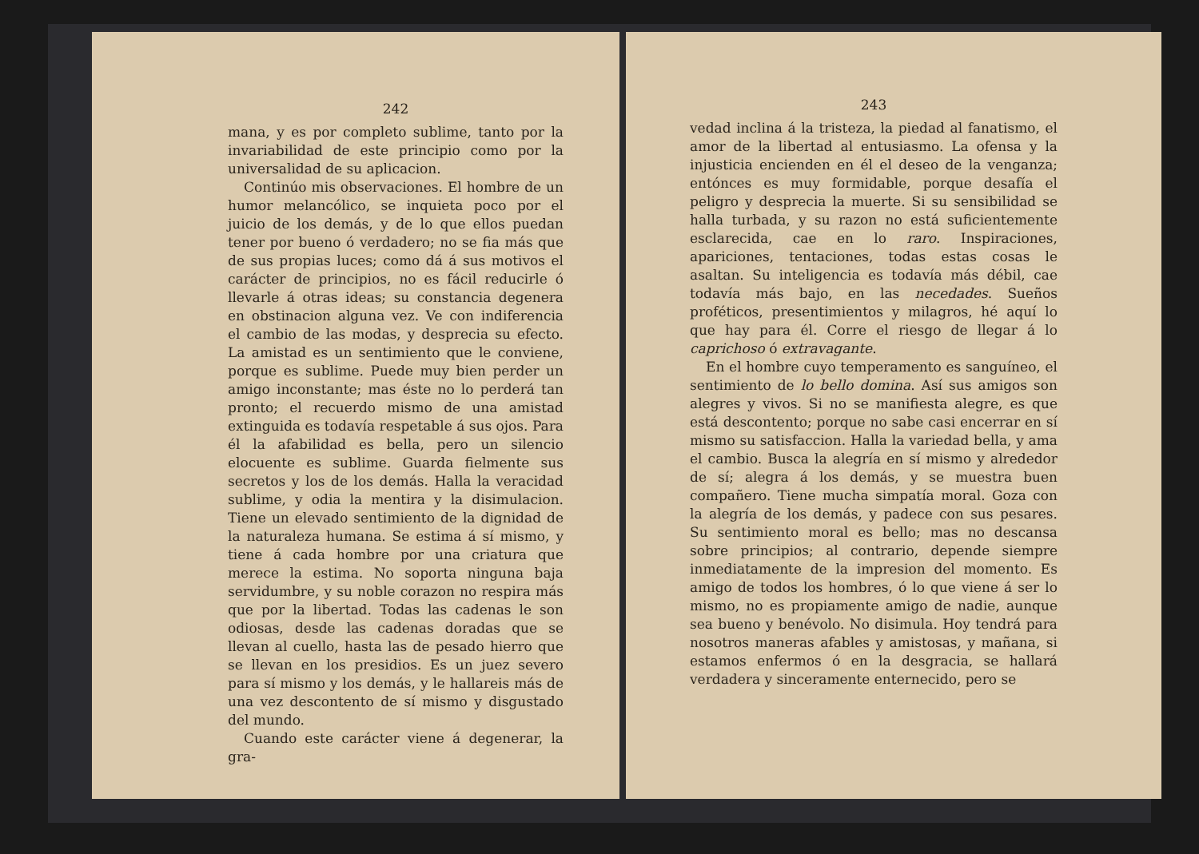242
mana, y es por completo sublime, tanto por la invariabilidad de este principio como por la universalidad de su aplicacion.
Continúo mis observaciones. El hombre de un humor melancólico, se inquieta poco por el juicio de los demás, y de lo que ellos puedan tener por bueno ó verdadero; no se fia más que de sus propias luces; como dá á sus motivos el carácter de principios, no es fácil reducirle ó llevarle á otras ideas; su constancia degenera en obstinacion alguna vez. Ve con indiferencia el cambio de las modas, y desprecia su efecto. La amistad es un sentimiento que le conviene, porque es sublime. Puede muy bien perder un amigo inconstante; mas éste no lo perderá tan pronto; el recuerdo mismo de una amistad extinguida es todavía respetable á sus ojos. Para él la afabilidad es bella, pero un silencio elocuente es sublime. Guarda fielmente sus secretos y los de los demás. Halla la veracidad sublime, y odia la mentira y la disimulacion. Tiene un elevado sentimiento de la dignidad de la naturaleza humana. Se estima á sí mismo, y tiene á cada hombre por una criatura que merece la estima. No soporta ninguna baja servidumbre, y su noble corazon no respira más que por la libertad. Todas las cadenas le son odiosas, desde las cadenas doradas que se llevan al cuello, hasta las de pesado hierro que se llevan en los presidios. Es un juez severo para sí mismo y los demás, y le hallareis más de una vez descontento de sí mismo y disgustado del mundo.
Cuando este carácter viene á degenerar, la gra-
243
vedad inclina á la tristeza, la piedad al fanatismo, el amor de la libertad al entusiasmo. La ofensa y la injusticia encienden en él el deseo de la venganza; entónces es muy formidable, porque desafía el peligro y desprecia la muerte. Si su sensibilidad se halla turbada, y su razon no está suficientemente esclarecida, cae en lo raro. Inspiraciones, apariciones, tentaciones, todas estas cosas le asaltan. Su inteligencia es todavía más débil, cae todavía más bajo, en las necedades. Sueños proféticos, presentimientos y milagros, hé aquí lo que hay para él. Corre el riesgo de llegar á lo caprichoso ó extravagante.
En el hombre cuyo temperamento es sanguíneo, el sentimiento de lo bello domina. Así sus amigos son alegres y vivos. Si no se manifiesta alegre, es que está descontento; porque no sabe casi encerrar en sí mismo su satisfaccion. Halla la variedad bella, y ama el cambio. Busca la alegría en sí mismo y alrededor de sí; alegra á los demás, y se muestra buen compañero. Tiene mucha simpatía moral. Goza con la alegría de los demás, y padece con sus pesares. Su sentimiento moral es bello; mas no descansa sobre principios; al contrario, depende siempre inmediatamente de la impresion del momento. Es amigo de todos los hombres, ó lo que viene á ser lo mismo, no es propiamente amigo de nadie, aunque sea bueno y benévolo. No disimula. Hoy tendrá para nosotros maneras afables y amistosas, y mañana, si estamos enfermos ó en la desgracia, se hallará verdadera y sinceramente enternecido, pero se